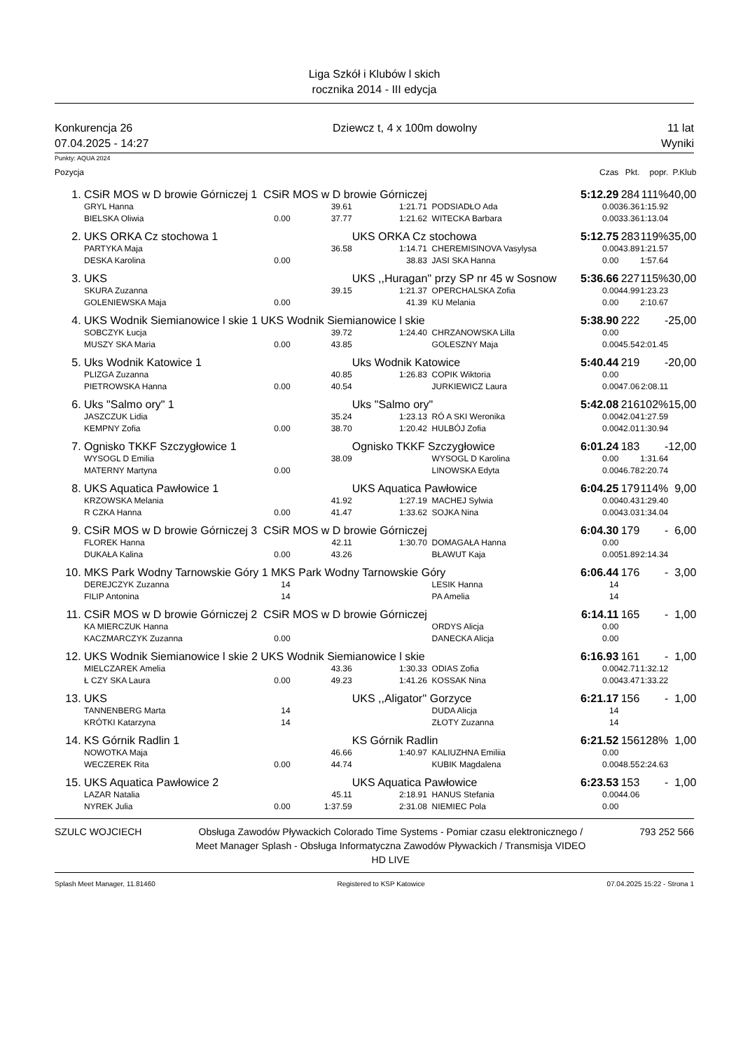Liga Szkół i Klubów l skich
rocznika 2014 - III edycja
Konkurencja 26
07.04.2025 - 14:27
Dziewcz t, 4 x 100m dowolny 11 lat
Wyniki
Punkty: AQUA 2024
| Pozycja | | | | | | Czas | Pkt. | popr. | P.Klub |
| --- | --- | --- | --- | --- | --- | --- | --- | --- | --- |
| 1. | CSiR MOS w D browie Górniczej 1 CSiR MOS w D browie Górniczej | | | | | 5:12.29 | 284 | 111% | 40,00 |
| | GRYL Hanna | | 39.61 | 1:21.71 | PODSIADŁO Ada | 0.00 | 36.36 | 1:15.92 | |
| | BIELSKA Oliwia | 0.00 | 37.77 | 1:21.62 | WITECKA Barbara | 0.00 | 33.36 | 1:13.04 | |
| 2. | UKS ORKA Cz stochowa 1 | | | UKS ORKA Cz stochowa | | 5:12.75 | 283 | 119% | 35,00 |
| | PARTYKA Maja | | 36.58 | 1:14.71 | CHEREMISINOVA Vasylysa | 0.00 | 43.89 | 1:21.57 | |
| | DESKA Karolina | 0.00 | | 38.83 | JASI SKA Hanna | 0.00 | | 1:57.64 | |
| 3. | UKS | | | UKS ,,Huragan'' przy SP nr 45 w Sosnow | | 5:36.66 | 227 | 115% | 30,00 |
| | SKURA Zuzanna | | 39.15 | 1:21.37 | OPERCHALSKA Zofia | 0.00 | 44.99 | 1:23.23 | |
| | GOLENIEWSKA Maja | 0.00 | | 41.39 | KU Melania | 0.00 | | 2:10.67 | |
| 4. | UKS Wodnik Siemianowice l skie 1 UKS Wodnik Siemianowice l skie | | | | | 5:38.90 | 222 | - | 25,00 |
| | SOBCZYK Łucja | | 39.72 | 1:24.40 | CHRZANOWSKA Lilla | 0.00 | | | |
| | MUSZY SKA Maria | 0.00 | 43.85 | | GOLESZNY Maja | 0.00 | 45.54 | 2:01.45 | |
| 5. | Uks Wodnik Katowice 1 | | | Uks Wodnik Katowice | | 5:40.44 | 219 | - | 20,00 |
| | PLIZGA Zuzanna | | 40.85 | 1:26.83 | COPIK Wiktoria | 0.00 | | | |
| | PIETROWSKA Hanna | 0.00 | 40.54 | | JURKIEWICZ Laura | 0.00 | 47.06 | 2:08.11 | |
| 6. | Uks "Salmo ory" 1 | | | Uks "Salmo ory" | | 5:42.08 | 216 | 102% | 15,00 |
| | JASZCZUK Lidia | | 35.24 | 1:23.13 | RÓ A SKI Weronika | 0.00 | 42.04 | 1:27.59 | |
| | KEMPNY Zofia | 0.00 | 38.70 | 1:20.42 | HULBÓJ Zofia | 0.00 | 42.01 | 1:30.94 | |
| 7. | Ognisko TKKF Szczygłowice 1 | | | Ognisko TKKF Szczygłowice | | 6:01.24 | 183 | - | 12,00 |
| | WYSOGL D Emilia | | 38.09 | | WYSOGL D Karolina | 0.00 | | 1:31.64 | |
| | MATERNY Martyna | 0.00 | | | LINOWSKA Edyta | 0.00 | 46.78 | 2:20.74 | |
| 8. | UKS Aquatica Pawłowice 1 | | | UKS Aquatica Pawłowice | | 6:04.25 | 179 | 114% | 9,00 |
| | KRZOWSKA Melania | | 41.92 | 1:27.19 | MACHEJ Sylwia | 0.00 | 40.43 | 1:29.40 | |
| | R CZKA Hanna | 0.00 | 41.47 | 1:33.62 | SOJKA Nina | 0.00 | 43.03 | 1:34.04 | |
| 9. | CSiR MOS w D browie Górniczej 3 CSiR MOS w D browie Górniczej | | | | | 6:04.30 | 179 | - | 6,00 |
| | FLOREK Hanna | | 42.11 | 1:30.70 | DOMAGAŁA Hanna | 0.00 | | | |
| | DUKAŁA Kalina | 0.00 | 43.26 | | BŁAWUT Kaja | 0.00 | 51.89 | 2:14.34 | |
| 10. | MKS Park Wodny Tarnowskie Góry 1 MKS Park Wodny Tarnowskie Góry | | | | | 6:06.44 | 176 | - | 3,00 |
| | DEREJCZYK Zuzanna | 14 | | | LESIK Hanna | 14 | | | |
| | FILIP Antonina | 14 | | | PA Amelia | 14 | | | |
| 11. | CSiR MOS w D browie Górniczej 2 CSiR MOS w D browie Górniczej | | | | | 6:14.11 | 165 | - | 1,00 |
| | KA MIERCZUK Hanna | | | | ORDYS Alicja | 0.00 | | | |
| | KACZMARCZYK Zuzanna | 0.00 | | | DANECKA Alicja | 0.00 | | | |
| 12. | UKS Wodnik Siemianowice l skie 2 UKS Wodnik Siemianowice l skie | | | | | 6:16.93 | 161 | - | 1,00 |
| | MIELCZAREK Amelia | | 43.36 | 1:30.33 | ODIAS Zofia | 0.00 | 42.71 | 1:32.12 | |
| | Ł CZY SKA Laura | 0.00 | 49.23 | 1:41.26 | KOSSAK Nina | 0.00 | 43.47 | 1:33.22 | |
| 13. | UKS | | | UKS ,,Aligator'' Gorzyce | | 6:21.17 | 156 | - | 1,00 |
| | TANNENBERG Marta | 14 | | | DUDA Alicja | 14 | | | |
| | KRÓTKI Katarzyna | 14 | | | ZŁOTY Zuzanna | 14 | | | |
| 14. | KS Górnik Radlin 1 | | | KS Górnik Radlin | | 6:21.52 | 156 | 128% | 1,00 |
| | NOWOTKA Maja | | 46.66 | 1:40.97 | KALIUZHNA Emiliia | 0.00 | | | |
| | WECZEREK Rita | 0.00 | 44.74 | | KUBIK Magdalena | 0.00 | 48.55 | 2:24.63 | |
| 15. | UKS Aquatica Pawłowice 2 | | | UKS Aquatica Pawłowice | | 6:23.53 | 153 | - | 1,00 |
| | LAZAR Natalia | | 45.11 | 2:18.91 | HANUS Stefania | 0.00 | 44.06 | | |
| | NYREK Julia | 0.00 | 1:37.59 | 2:31.08 | NIEMIEC Pola | 0.00 | | | |
SZULC WOJCIECH Obsługa Zawodów Pływackich Colorado Time Systems - Pomiar czasu elektronicznego / Meet Manager Splash - Obsługa Informatyczna Zawodów Pływackich / Transmisja VIDEO HD LIVE
793 252 566
Splash Meet Manager, 11.81460 Registered to KSP Katowice 07.04.2025 15:22 - Strona 1